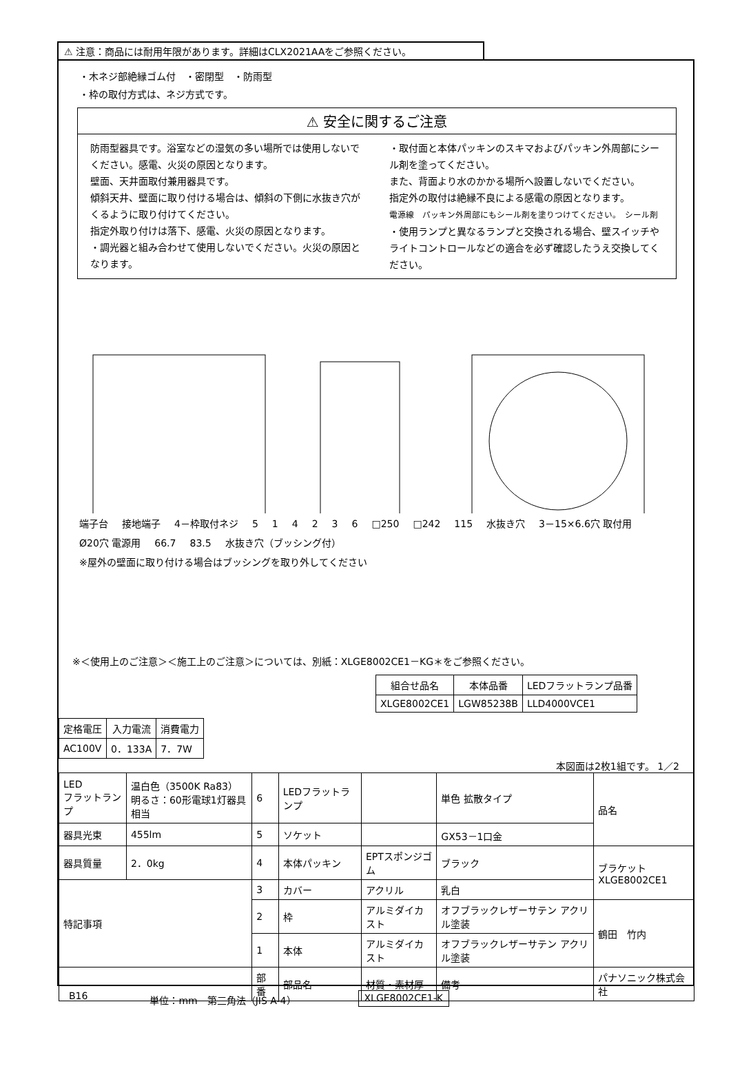⚠ 注意：商品には耐用年限があります。詳細はCLX2021AAをご参照ください。
・木ネジ部絶縁ゴム付　・密閉型　・防雨型
・枠の取付方式は、ネジ方式です。
⚠ 安全に関するご注意
防雨型器具です。浴室などの湿気の多い場所では使用しないでください。感電、火災の原因となります。
壁面、天井面取付兼用器具です。
傾斜天井、壁面に取り付ける場合は、傾斜の下側に水抜き穴がくるように取り付けてください。
指定外取り付けは落下、感電、火災の原因となります。
・調光器と組み合わせて使用しないでください。火災の原因となります。
・取付面と本体パッキンのスキマおよびパッキン外周部にシール剤を塗ってください。
また、背面より水のかかる場所へ設置しないでください。
指定外の取付は絶縁不良による感電の原因となります。
電源線　パッキン外周部にもシール剤を塗りつけてください。　シール剤
・使用ランプと異なるランプと交換される場合、壁スイッチやライトコントロールなどの適合を必ず確認したうえ交換してください。
端子台 接地端子 4－枠取付ネジ 514236 □250 □242 115 水抜き穴 3－15×6.6穴 取付用 Ø20穴 電源用 66.7 83.5 水抜き穴（ブッシング付）
※屋外の壁面に取り付ける場合はブッシングを取り外してください
※＜使用上のご注意＞＜施工上のご注意＞については、別紙：XLGE8002CE1－KG＊をご参照ください。
| 組合せ品名 | 本体品番 | LEDフラットランプ品番 |
| --- | --- | --- |
| XLGE8002CE1 | LGW85238B | LLD4000VCE1 |
| 定格電圧 | 入力電流 | 消費電力 |
| --- | --- | --- |
| AC100V | 0．133A | 7．7W |
本図面は2枚1組です。 1／2
| LED フラットランプ | 温白色（3500K Ra83） 明るさ：60形電球1灯器具相当 | 6 | LEDフラットランプ | | 単色 拡散タイプ | 品名 |
| 器具光束 | 455lm | 5 | ソケット | | GX53－1口金 | |
| 器具質量 | 2．0kg | 4 | 本体パッキン | EPTスポンジゴム | ブラック | ブラケット XLGE8002CE1 |
| 特記事項 | | 3 | カバー | アクリル | 乳白 | |
| | | 2 | 枠 | アルミダイカスト | オフブラックレザーサテン アクリル塗装 | 鶴田 竹内 |
| | | 1 | 本体 | アルミダイカスト | オフブラックレザーサテン アクリル塗装 | |
| | | 部番 | 部品名 | 材質・素材厚 | 備考 | パナソニック株式会社 |
B16 単位：mm　第三角法（JIS A-4） XLGE8002CE1-K